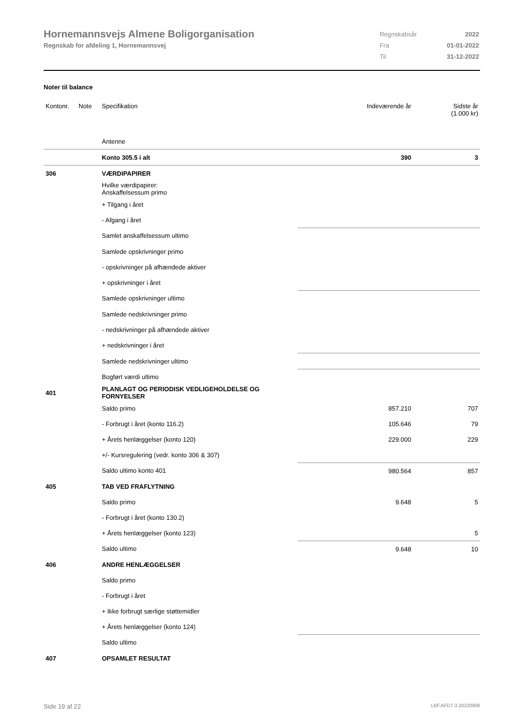Hornemannsvejs Almene Boligorganisation
Regnskab for afdeling 1, Hornemannsvej
| Regnskabsår | 2022 |
| Fra | 01-01-2022 |
| Til | 31-12-2022 |
Noter til balance
| Kontonr. | Note | Specifikation | Indeværende år | Sidste år (1.000 kr) |
| | | Antenne | | |
| | | Konto 305.5 i alt | 390 | 3 |
| 306 | | VÆRDIPAPIRER | | |
| | | Hvilke værdipapirer: Anskaffelsessum primo | | |
| | | + Tilgang i året | | |
| | | - Afgang i året | | |
| | | Samlet anskaffelsessum ultimo | | |
| | | Samlede opskrivninger primo | | |
| | | - opskrivninger på afhændede aktiver | | |
| | | + opskrivninger i året | | |
| | | Samlede opskrivninger ultimo | | |
| | | Samlede nedskrivninger primo | | |
| | | - nedskrivninger på afhændede aktiver | | |
| | | + nedskrivninger i året | | |
| | | Samlede nedskrivninger ultimo | | |
| | | Bogført værdi ultimo | | |
| 401 | | PLANLAGT OG PERIODISK VEDLIGEHOLDELSE OG FORNYELSER | | |
| | | Saldo primo | 857.210 | 707 |
| | | - Forbrugt i året (konto 116.2) | 105.646 | 79 |
| | | + Årets henlæggelser (konto 120) | 229.000 | 229 |
| | | +/- Kursregulering (vedr. konto 306 & 307) | | |
| | | Saldo ultimo konto 401 | 980.564 | 857 |
| 405 | | TAB VED FRAFLYTNING | | |
| | | Saldo primo | 9.648 | 5 |
| | | - Forbrugt i året (konto 130.2) | | |
| | | + Årets henlæggelser (konto 123) | | 5 |
| | | Saldo ultimo | 9.648 | 10 |
| 406 | | ANDRE HENLÆGGELSER | | |
| | | Saldo primo | | |
| | | - Forbrugt i året | | |
| | | + Ikke forbrugt særlige støttemidler | | |
| | | + Årets henlæggelser (konto 124) | | |
| | | Saldo ultimo | | |
| 407 | | OPSAMLET RESULTAT | | |
Side 19 af 22 LBF.AFD7.3.20220906